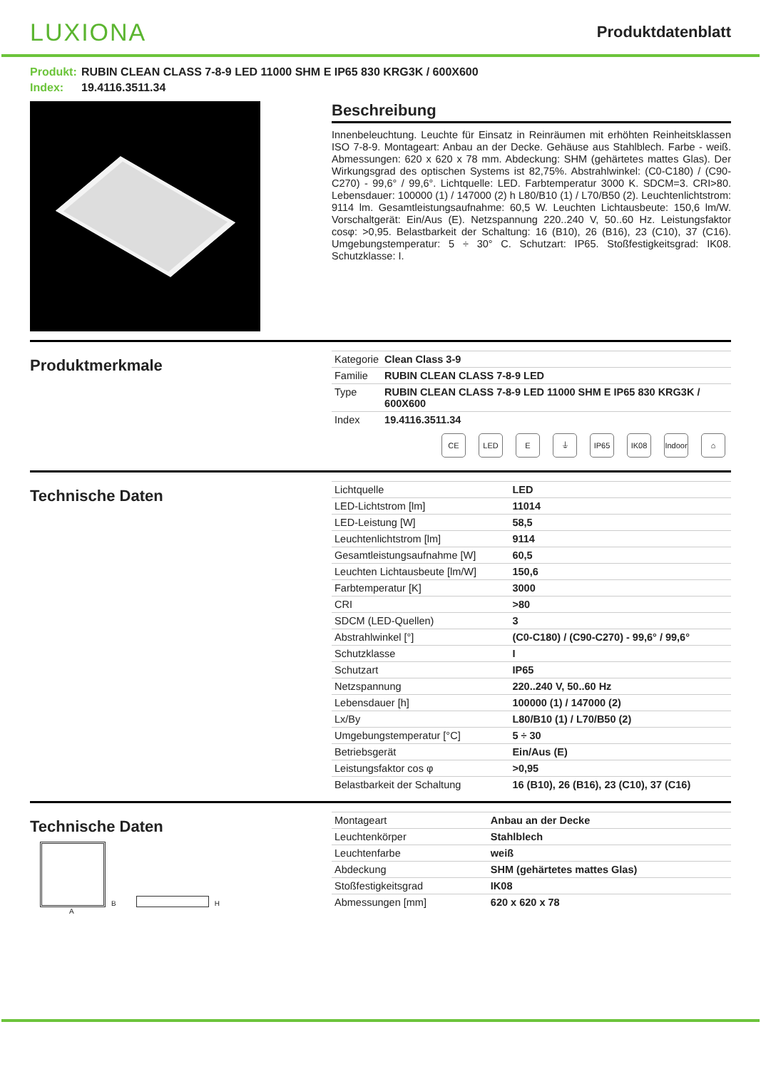LUXIONA
Produktdatenblatt
Produkt: RUBIN CLEAN CLASS 7-8-9 LED 11000 SHM E IP65 830 KRG3K / 600X600
Index: 19.4116.3511.34
Beschreibung
Innenbeleuchtung. Leuchte für Einsatz in Reinräumen mit erhöhten Reinheitsklassen ISO 7-8-9. Montageart: Anbau an der Decke. Gehäuse aus Stahlblech. Farbe - weiß. Abmessungen: 620 x 620 x 78 mm. Abdeckung: SHM (gehärtetes mattes Glas). Der Wirkungsgrad des optischen Systems ist 82,75%. Abstrahlwinkel: (C0-C180) / (C90-C270) - 99,6° / 99,6°. Lichtquelle: LED. Farbtemperatur 3000 K. SDCM=3. CRI>80. Lebensdauer: 100000 (1) / 147000 (2) h L80/B10 (1) / L70/B50 (2). Leuchtenlichtstrom: 9114 lm. Gesamtleistungsaufnahme: 60,5 W. Leuchten Lichtausbeute: 150,6 lm/W. Vorschaltgerät: Ein/Aus (E). Netzspannung 220..240 V, 50..60 Hz. Leistungsfaktor cosφ: >0,95. Belastbarkeit der Schaltung: 16 (B10), 26 (B16), 23 (C10), 37 (C16). Umgebungstemperatur: 5 ÷ 30° C. Schutzart: IP65. Stoßfestigkeitsgrad: IK08. Schutzklasse: I.
Produktmerkmale
| Kategorie | Clean Class 3-9 |
| Familie | RUBIN CLEAN CLASS 7-8-9 LED |
| Type | RUBIN CLEAN CLASS 7-8-9 LED 11000 SHM E IP65 830 KRG3K / 600X600 |
| Index | 19.4116.3511.34 |
CE LED E ⏚ IP65 IK08 Indoor
⌂
Technische Daten
| Lichtquelle | LED |
| LED-Lichtstrom [lm] | 11014 |
| LED-Leistung [W] | 58,5 |
| Leuchtenlichtstrom [lm] | 9114 |
| Gesamtleistungsaufnahme [W] | 60,5 |
| Leuchten Lichtausbeute [lm/W] | 150,6 |
| Farbtemperatur [K] | 3000 |
| CRI | >80 |
| SDCM (LED-Quellen) | 3 |
| Abstrahlwinkel [°] | (C0-C180) / (C90-C270) - 99,6° / 99,6° |
| Schutzklasse | I |
| Schutzart | IP65 |
| Netzspannung | 220..240 V, 50..60 Hz |
| Lebensdauer [h] | 100000 (1) / 147000 (2) |
| Lx/By | L80/B10 (1) / L70/B50 (2) |
| Umgebungstemperatur [°C] | 5 ÷ 30 |
| Betriebsgerät | Ein/Aus (E) |
| Leistungsfaktor cos φ | >0,95 |
| Belastbarkeit der Schaltung | 16 (B10), 26 (B16), 23 (C10), 37 (C16) |
Technische Daten
B
H
A
| Montageart | Anbau an der Decke |
| Leuchtenkörper | Stahlblech |
| Leuchtenfarbe | weiß |
| Abdeckung | SHM (gehärtetes mattes Glas) |
| Stoßfestigkeitsgrad | IK08 |
| Abmessungen [mm] | 620 x 620 x 78 |